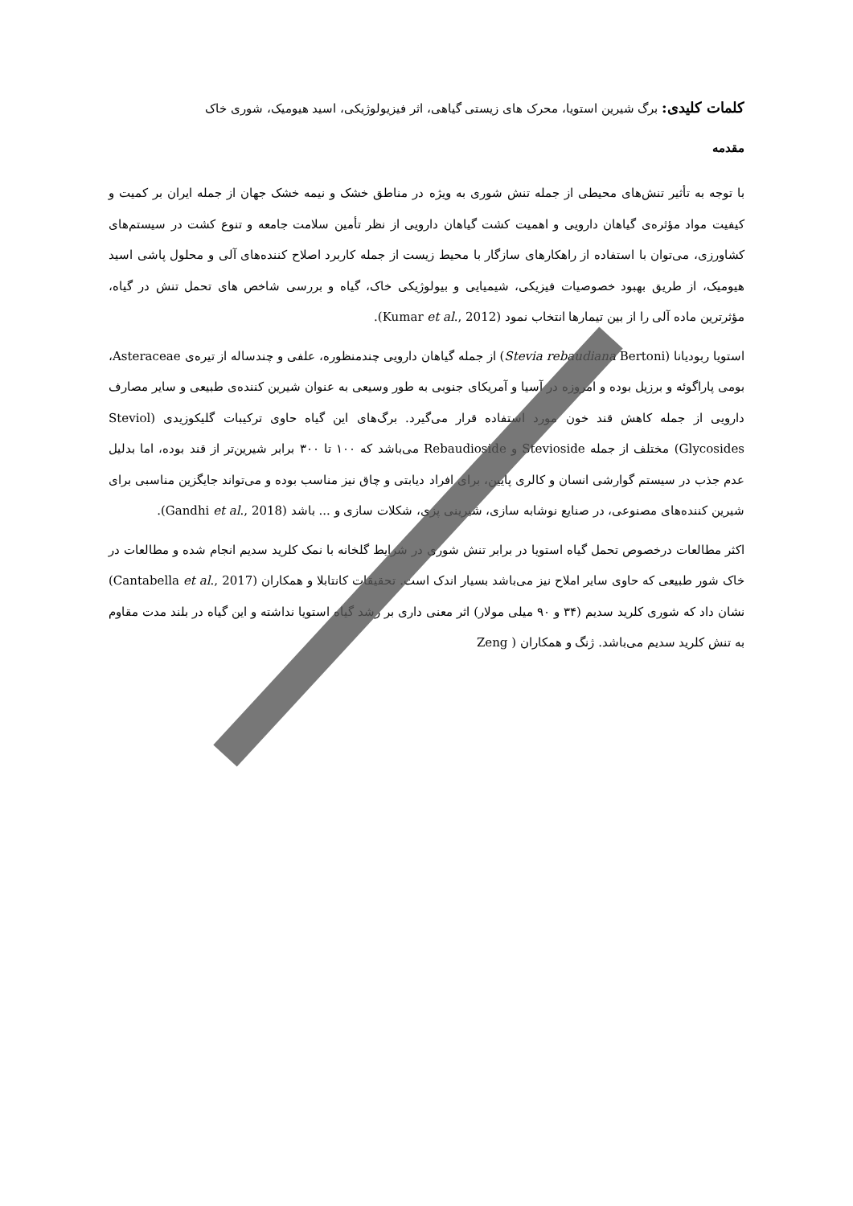کلمات کلیدی: برگ شیرین استویا، محرک های زیستی گیاهی، اثر فیزیولوژیکی، اسید هیومیک، شوری خاک
مقدمه
با توجه به تأثیر تنش‌های محیطی از جمله تنش شوری به ویژه در مناطق خشک و نیمه خشک جهان از جمله ایران بر کمیت و کیفیت مواد مؤثره‌ی گیاهان دارویی و اهمیت کشت گیاهان دارویی از نظر تأمین سلامت جامعه و تنوع کشت در سیستم‌های کشاورزی، می‌توان با استفاده از راهکارهای سازگار با محیط زیست از جمله کاربرد اصلاح کننده‌های آلی و محلول پاشی اسید هیومیک، از طریق بهبود خصوصیات فیزیکی، شیمیایی و بیولوژیکی خاک، گیاه و بررسی شاخص های تحمل تنش در گیاه، مؤثرترین ماده آلی را از بین تیمارها انتخاب نمود (Kumar et al., 2012).
استویا ربودیانا (Stevia rebaudiana Bertoni) از جمله گیاهان دارویی چندمنظوره، علفی و چندساله از تیره‌ی Asteraceae، بومی پاراگوئه و برزیل بوده و امروزه در آسیا و آمریکای جنوبی به طور وسیعی به عنوان شیرین کننده‌ی طبیعی و سایر مصارف دارویی از جمله کاهش قند خون مورد استفاده قرار می‌گیرد. برگ‌های این گیاه حاوی ترکیبات گلیکوزیدی (Steviol Glycosides) مختلف از جمله Stevioside و Rebaudioside می‌باشد که ۱۰۰ تا ۳۰۰ برابر شیرین‌تر از قند بوده، اما بدلیل عدم جذب در سیستم گوارشی انسان و کالری پایین، برای افراد دیابتی و چاق نیز مناسب بوده و می‌تواند جایگزین مناسبی برای شیرین کننده‌های مصنوعی، در صنایع نوشابه سازی، شیرینی پزی، شکلات سازی و ... باشد (Gandhi et al., 2018).
اکثر مطالعات درخصوص تحمل گیاه استویا در برابر تنش شوری در شرایط گلخانه با نمک کلرید سدیم انجام شده و مطالعات در خاک شور طبیعی که حاوی سایر املاح نیز می‌باشد بسیار اندک است. تحقیقات کانتابلا و همکاران (Cantabella et al., 2017) نشان داد که شوری کلرید سدیم (۳۴ و ۹۰ میلی مولار) اثر معنی داری بر رشد گیاه استویا نداشته و این گیاه در بلند مدت مقاوم به تنش کلرید سدیم می‌باشد. ژنگ و همکاران ( Zeng